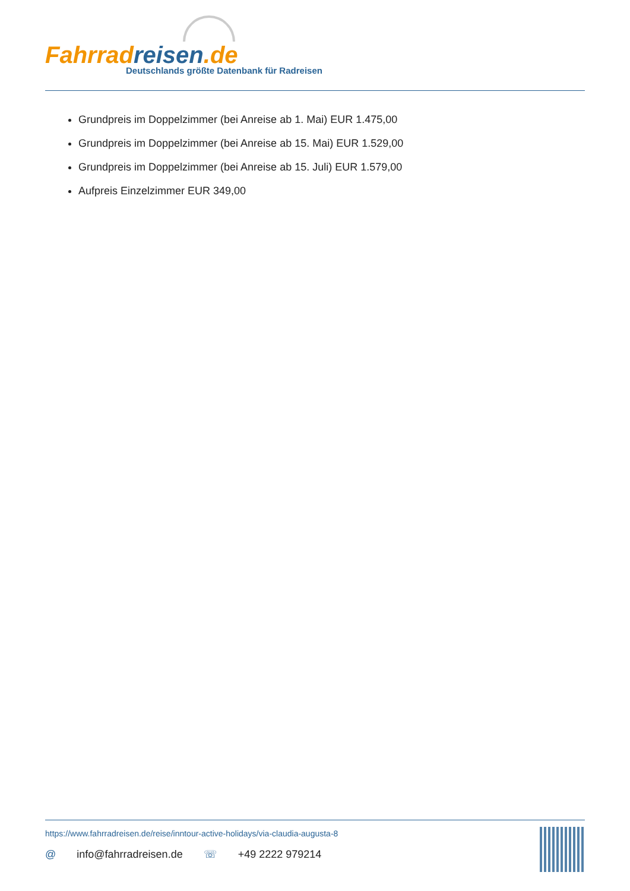Fahrrad reisen.de
Deutschlands größte Datenbank für Radreisen
Grundpreis im Doppelzimmer (bei Anreise ab 1. Mai) EUR 1.475,00
Grundpreis im Doppelzimmer (bei Anreise ab 15. Mai) EUR 1.529,00
Grundpreis im Doppelzimmer (bei Anreise ab 15. Juli) EUR 1.579,00
Aufpreis Einzelzimmer EUR 349,00
https://www.fahrradreisen.de/reise/inntour-active-holidays/via-claudia-augusta-8
@ info@fahrradreisen.de ☏ +49 2222 979214